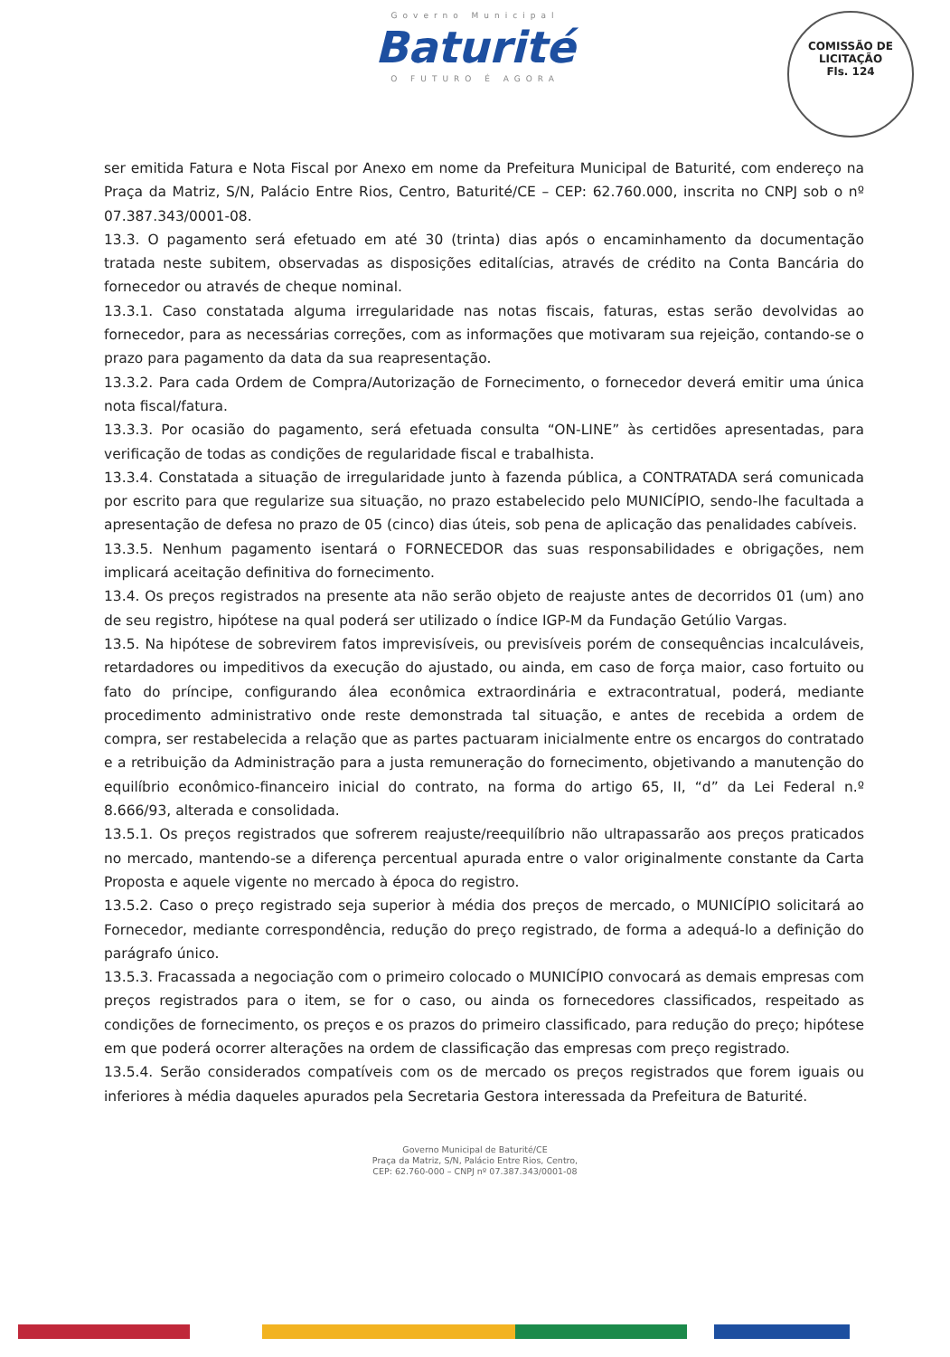Governo Municipal
Baturité
O FUTURO É AGORA
COMISSÃO DE LICITAÇÃO
Fls. 124
ser emitida Fatura e Nota Fiscal por Anexo em nome da Prefeitura Municipal de Baturité, com endereço na Praça da Matriz, S/N, Palácio Entre Rios, Centro, Baturité/CE – CEP: 62.760.000, inscrita no CNPJ sob o nº 07.387.343/0001-08.
13.3. O pagamento será efetuado em até 30 (trinta) dias após o encaminhamento da documentação tratada neste subitem, observadas as disposições editalícias, através de crédito na Conta Bancária do fornecedor ou através de cheque nominal.
13.3.1. Caso constatada alguma irregularidade nas notas fiscais, faturas, estas serão devolvidas ao fornecedor, para as necessárias correções, com as informações que motivaram sua rejeição, contando-se o prazo para pagamento da data da sua reapresentação.
13.3.2. Para cada Ordem de Compra/Autorização de Fornecimento, o fornecedor deverá emitir uma única nota fiscal/fatura.
13.3.3. Por ocasião do pagamento, será efetuada consulta “ON-LINE” às certidões apresentadas, para verificação de todas as condições de regularidade fiscal e trabalhista.
13.3.4. Constatada a situação de irregularidade junto à fazenda pública, a CONTRATADA será comunicada por escrito para que regularize sua situação, no prazo estabelecido pelo MUNICÍPIO, sendo-lhe facultada a apresentação de defesa no prazo de 05 (cinco) dias úteis, sob pena de aplicação das penalidades cabíveis.
13.3.5. Nenhum pagamento isentará o FORNECEDOR das suas responsabilidades e obrigações, nem implicará aceitação definitiva do fornecimento.
13.4. Os preços registrados na presente ata não serão objeto de reajuste antes de decorridos 01 (um) ano de seu registro, hipótese na qual poderá ser utilizado o índice IGP-M da Fundação Getúlio Vargas.
13.5. Na hipótese de sobrevirem fatos imprevisíveis, ou previsíveis porém de consequências incalculáveis, retardadores ou impeditivos da execução do ajustado, ou ainda, em caso de força maior, caso fortuito ou fato do príncipe, configurando álea econômica extraordinária e extracontratual, poderá, mediante procedimento administrativo onde reste demonstrada tal situação, e antes de recebida a ordem de compra, ser restabelecida a relação que as partes pactuaram inicialmente entre os encargos do contratado e a retribuição da Administração para a justa remuneração do fornecimento, objetivando a manutenção do equilíbrio econômico-financeiro inicial do contrato, na forma do artigo 65, II, “d” da Lei Federal n.º 8.666/93, alterada e consolidada.
13.5.1. Os preços registrados que sofrerem reajuste/reequilíbrio não ultrapassarão aos preços praticados no mercado, mantendo-se a diferença percentual apurada entre o valor originalmente constante da Carta Proposta e aquele vigente no mercado à época do registro.
13.5.2. Caso o preço registrado seja superior à média dos preços de mercado, o MUNICÍPIO solicitará ao Fornecedor, mediante correspondência, redução do preço registrado, de forma a adequá-lo a definição do parágrafo único.
13.5.3. Fracassada a negociação com o primeiro colocado o MUNICÍPIO convocará as demais empresas com preços registrados para o item, se for o caso, ou ainda os fornecedores classificados, respeitado as condições de fornecimento, os preços e os prazos do primeiro classificado, para redução do preço; hipótese em que poderá ocorrer alterações na ordem de classificação das empresas com preço registrado.
13.5.4. Serão considerados compatíveis com os de mercado os preços registrados que forem iguais ou inferiores à média daqueles apurados pela Secretaria Gestora interessada da Prefeitura de Baturité.
Governo Municipal de Baturité/CE
Praça da Matriz, S/N, Palácio Entre Rios, Centro,
CEP: 62.760-000 – CNPJ nº 07.387.343/0001-08